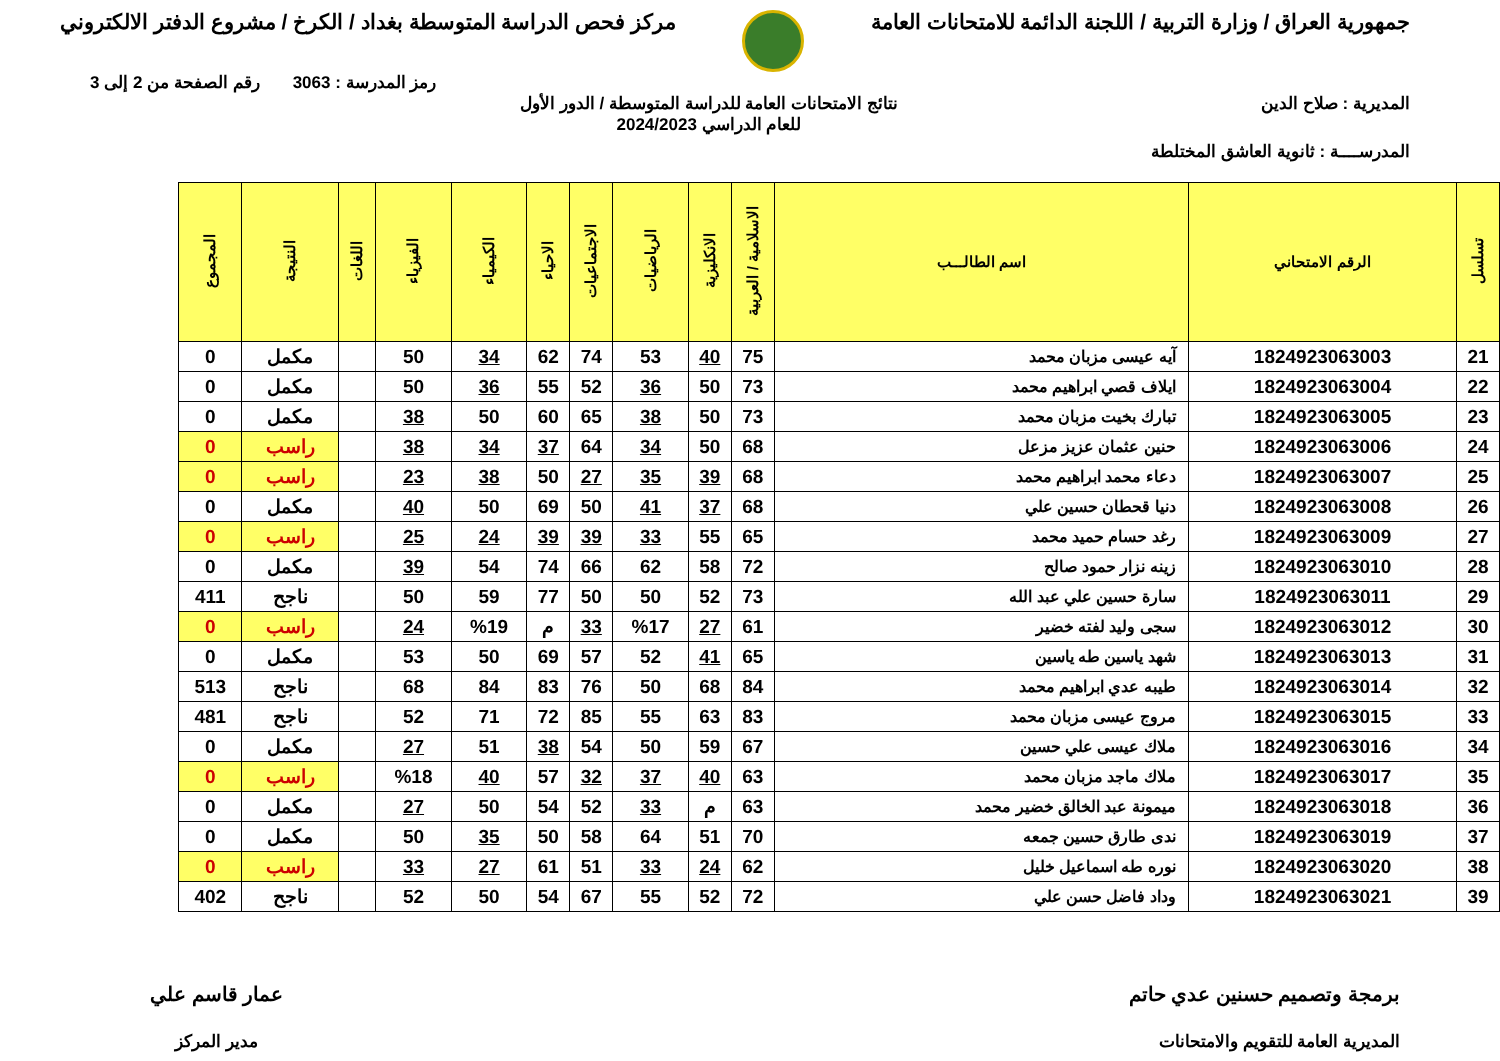جمهورية العراق / وزارة التربية / اللجنة الدائمة للامتحانات العامة
مركز فحص الدراسة المتوسطة بغداد / الكرخ / مشروع الدفتر الالكتروني
رمز المدرسة : 3063 رقم الصفحة من 2 إلى 3
المديرية : صلاح الدين نتائج الامتحانات العامة للدراسة المتوسطة / الدور الأول
للعام الدراسي 2024/2023
المدرســــة : ثانوية العاشق المختلطة
| تسلسل | الرقم الامتحاني | اسم الطالـــب | الاسلامية / العربية | الانكليزية | الرياضيات | الاجتماعيات | الاحياء | الكيمياء | الفيزياء | اللغات | النتيجة | المجموع |
| --- | --- | --- | --- | --- | --- | --- | --- | --- | --- | --- | --- | --- |
| 21 | 1824923063003 | آيه عيسى مزبان محمد | 75 | 40 | 53 | 74 | 62 | 34 | 50 | | مكمل | 0 |
| 22 | 1824923063004 | ايلاف قصي ابراهيم محمد | 73 | 50 | 36 | 52 | 55 | 36 | 50 | | مكمل | 0 |
| 23 | 1824923063005 | تبارك بخيت مزبان محمد | 73 | 50 | 38 | 65 | 60 | 50 | 38 | | مكمل | 0 |
| 24 | 1824923063006 | حنين عثمان عزيز مزعل | 68 | 50 | 34 | 64 | 37 | 34 | 38 | | راسب | 0 |
| 25 | 1824923063007 | دعاء محمد ابراهيم محمد | 68 | 39 | 35 | 27 | 50 | 38 | 23 | | راسب | 0 |
| 26 | 1824923063008 | دنيا قحطان حسين علي | 68 | 37 | 41 | 50 | 69 | 50 | 40 | | مكمل | 0 |
| 27 | 1824923063009 | رغد حسام حميد محمد | 65 | 55 | 33 | 39 | 39 | 24 | 25 | | راسب | 0 |
| 28 | 1824923063010 | زينه نزار حمود صالح | 72 | 58 | 62 | 66 | 74 | 54 | 39 | | مكمل | 0 |
| 29 | 1824923063011 | سارة حسين علي عبد الله | 73 | 52 | 50 | 50 | 77 | 59 | 50 | | ناجح | 411 |
| 30 | 1824923063012 | سجى وليد لفته خضير | 61 | 27 | %17 | 33 | م | %19 | 24 | | راسب | 0 |
| 31 | 1824923063013 | شهد ياسين طه ياسين | 65 | 41 | 52 | 57 | 69 | 50 | 53 | | مكمل | 0 |
| 32 | 1824923063014 | طيبه عدي ابراهيم محمد | 84 | 68 | 50 | 76 | 83 | 84 | 68 | | ناجح | 513 |
| 33 | 1824923063015 | مروج عيسى مزبان محمد | 83 | 63 | 55 | 85 | 72 | 71 | 52 | | ناجح | 481 |
| 34 | 1824923063016 | ملاك عيسى علي حسين | 67 | 59 | 50 | 54 | 38 | 51 | 27 | | مكمل | 0 |
| 35 | 1824923063017 | ملاك ماجد مزبان محمد | 63 | 40 | 37 | 32 | 57 | 40 | %18 | | راسب | 0 |
| 36 | 1824923063018 | ميمونة عبد الخالق خضير محمد | 63 | م | 33 | 52 | 54 | 50 | 27 | | مكمل | 0 |
| 37 | 1824923063019 | ندى طارق حسين جمعه | 70 | 51 | 64 | 58 | 50 | 35 | 50 | | مكمل | 0 |
| 38 | 1824923063020 | نوره طه اسماعيل خليل | 62 | 24 | 33 | 51 | 61 | 27 | 33 | | راسب | 0 |
| 39 | 1824923063021 | وداد فاضل حسن علي | 72 | 52 | 55 | 67 | 54 | 50 | 52 | | ناجح | 402 |
برمجة وتصميم حسنين عدي حاتم
المديرية العامة للتقويم والامتحانات
عمار قاسم علي
مدير المركز